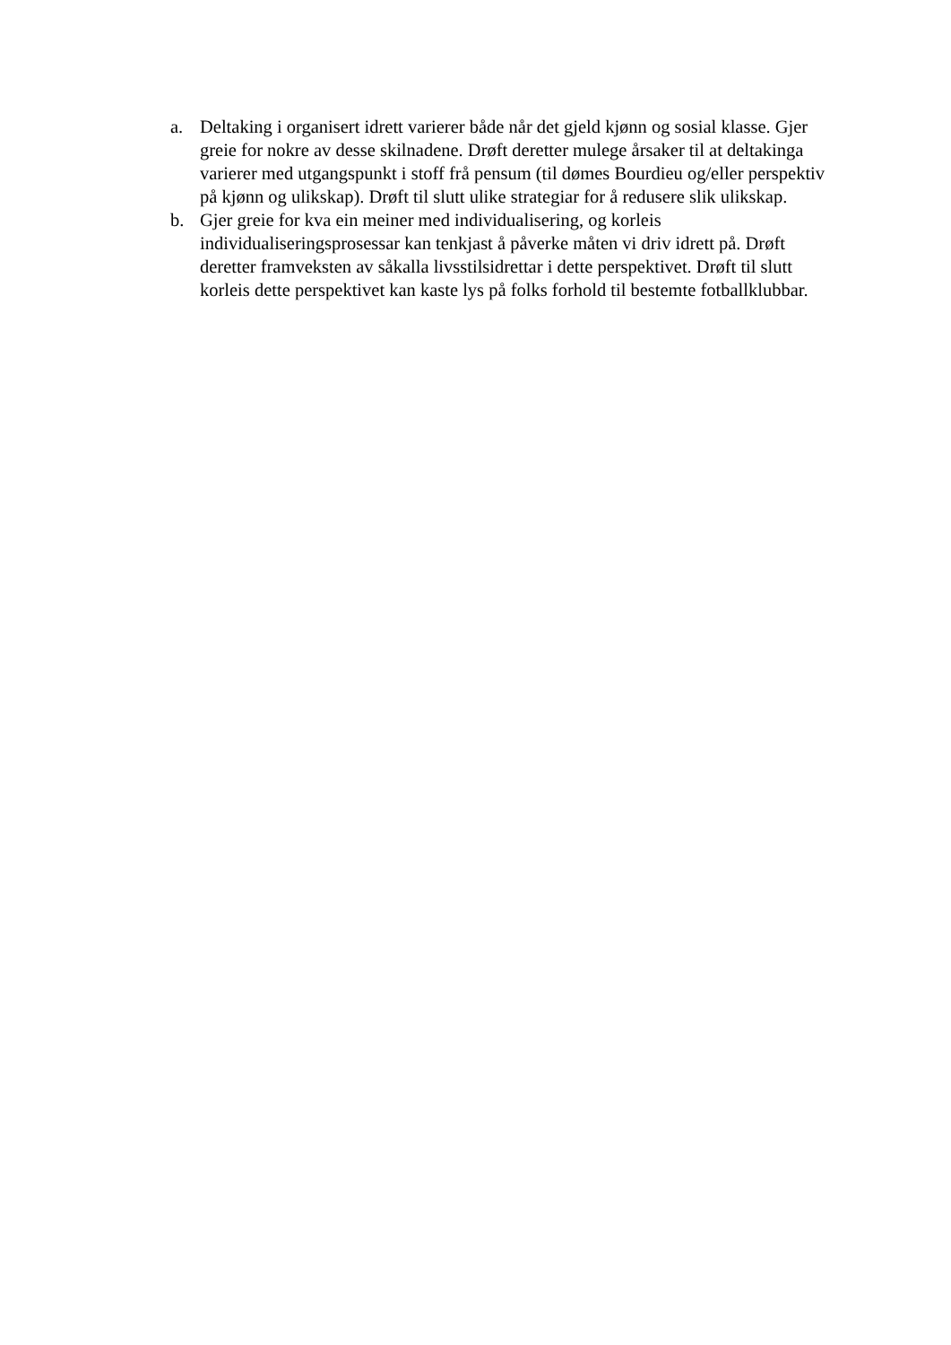a. Deltaking i organisert idrett varierer både når det gjeld kjønn og sosial klasse. Gjer greie for nokre av desse skilnadene. Drøft deretter mulege årsaker til at deltakinga varierer med utgangspunkt i stoff frå pensum (til dømes Bourdieu og/eller perspektiv på kjønn og ulikskap). Drøft til slutt ulike strategiar for å redusere slik ulikskap.
b. Gjer greie for kva ein meiner med individualisering, og korleis individualiseringsprosessar kan tenkjast å påverke måten vi driv idrett på. Drøft deretter framveksten av såkalla livsstilsidrettar i dette perspektivet. Drøft til slutt korleis dette perspektivet kan kaste lys på folks forhold til bestemte fotballklubbar.